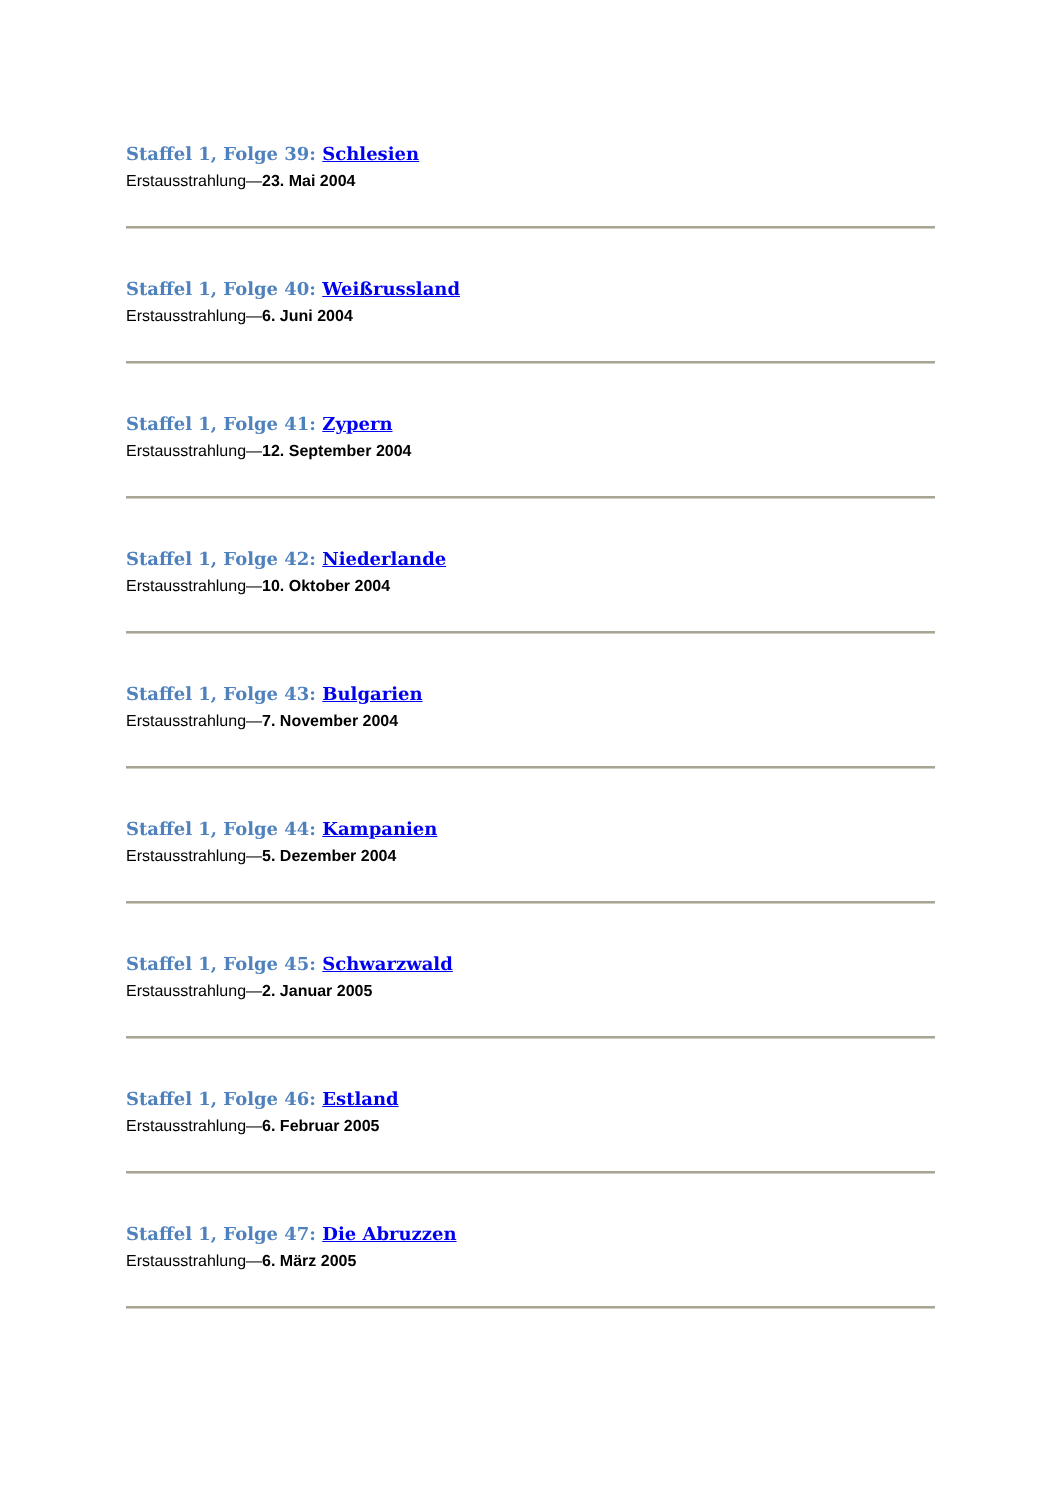Staffel 1, Folge 39: Schlesien
Erstausstrahlung—23. Mai 2004
Staffel 1, Folge 40: Weißrussland
Erstausstrahlung—6. Juni 2004
Staffel 1, Folge 41: Zypern
Erstausstrahlung—12. September 2004
Staffel 1, Folge 42: Niederlande
Erstausstrahlung—10. Oktober 2004
Staffel 1, Folge 43: Bulgarien
Erstausstrahlung—7. November 2004
Staffel 1, Folge 44: Kampanien
Erstausstrahlung—5. Dezember 2004
Staffel 1, Folge 45: Schwarzwald
Erstausstrahlung—2. Januar 2005
Staffel 1, Folge 46: Estland
Erstausstrahlung—6. Februar 2005
Staffel 1, Folge 47: Die Abruzzen
Erstausstrahlung—6. März 2005